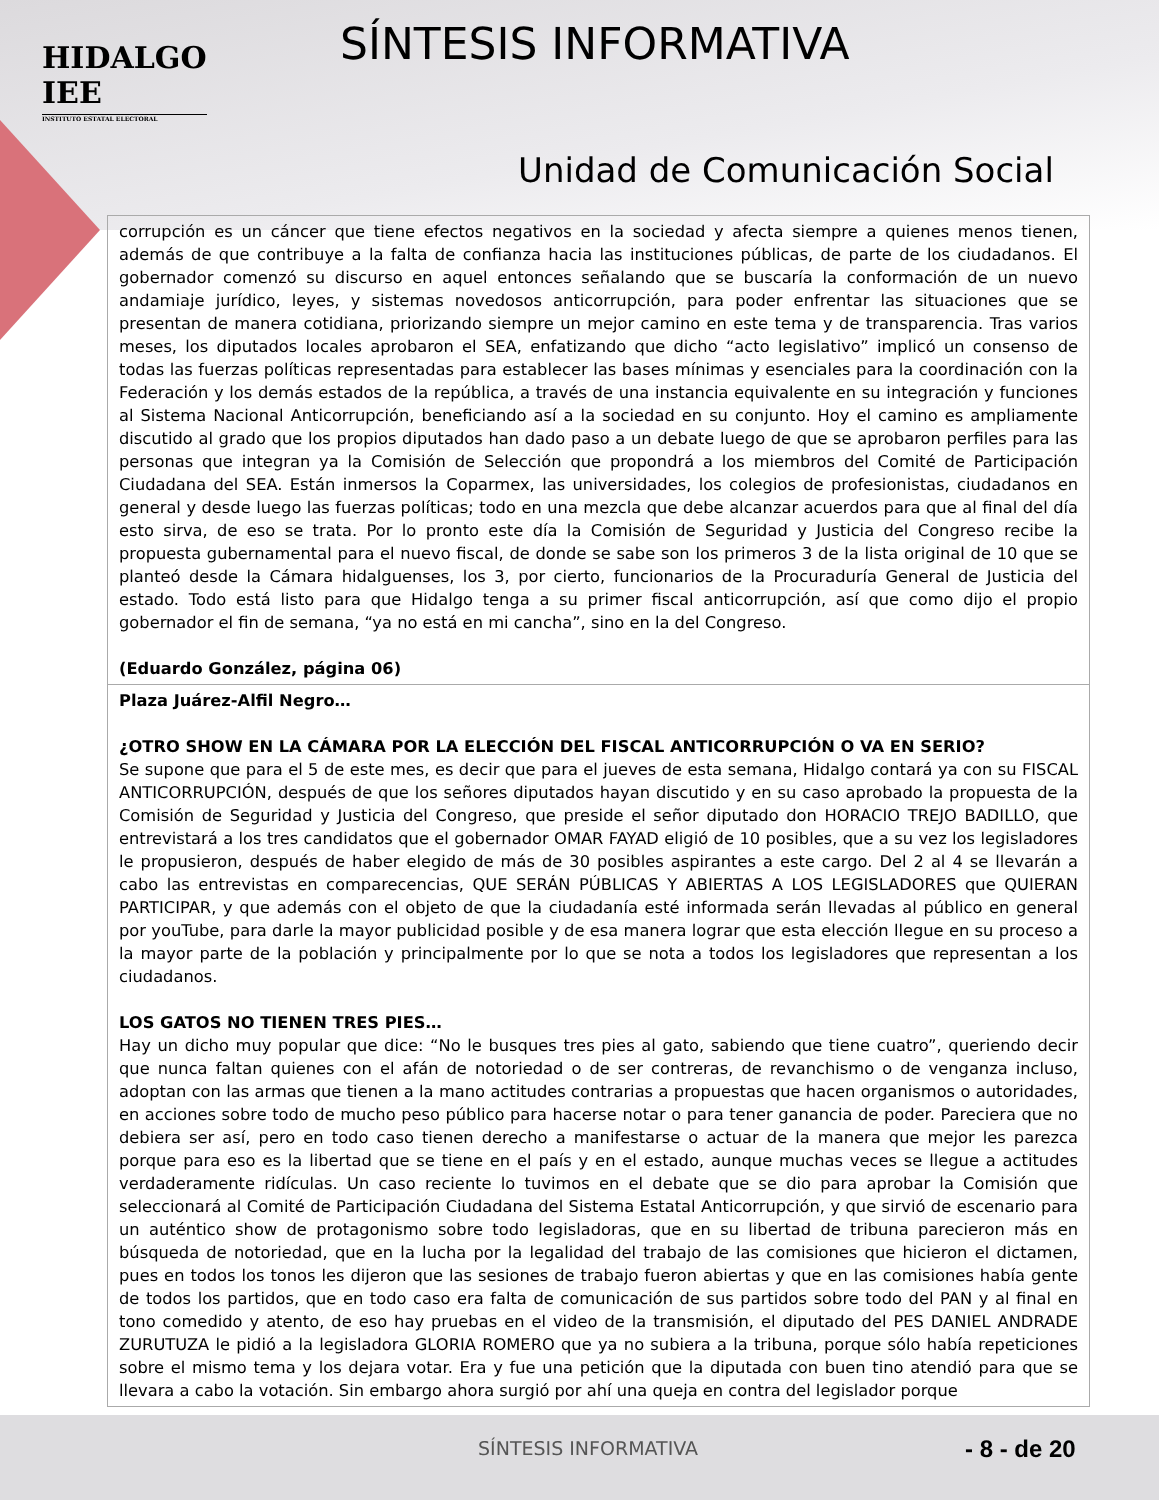HIDALGO
IEE
INSTITUTO ESTATAL ELECTORAL
SÍNTESIS INFORMATIVA
Unidad de Comunicación Social
| corrupción es un cáncer que tiene efectos negativos en la sociedad y afecta siempre a quienes menos tienen, además de que contribuye a la falta de confianza hacia las instituciones públicas, de parte de los ciudadanos. El gobernador comenzó su discurso en aquel entonces señalando que se buscaría la conformación de un nuevo andamiaje jurídico, leyes, y sistemas novedosos anticorrupción, para poder enfrentar las situaciones que se presentan de manera cotidiana, priorizando siempre un mejor camino en este tema y de transparencia. Tras varios meses, los diputados locales aprobaron el SEA, enfatizando que dicho “acto legislativo” implicó un consenso de todas las fuerzas políticas representadas para establecer las bases mínimas y esenciales para la coordinación con la Federación y los demás estados de la república, a través de una instancia equivalente en su integración y funciones al Sistema Nacional Anticorrupción, beneficiando así a la sociedad en su conjunto. Hoy el camino es ampliamente discutido al grado que los propios diputados han dado paso a un debate luego de que se aprobaron perfiles para las personas que integran ya la Comisión de Selección que propondrá a los miembros del Comité de Participación Ciudadana del SEA. Están inmersos la Coparmex, las universidades, los colegios de profesionistas, ciudadanos en general y desde luego las fuerzas políticas; todo en una mezcla que debe alcanzar acuerdos para que al final del día esto sirva, de eso se trata. Por lo pronto este día la Comisión de Seguridad y Justicia del Congreso recibe la propuesta gubernamental para el nuevo fiscal, de donde se sabe son los primeros 3 de la lista original de 10 que se planteó desde la Cámara hidalguenses, los 3, por cierto, funcionarios de la Procuraduría General de Justicia del estado. Todo está listo para que Hidalgo tenga a su primer fiscal anticorrupción, así que como dijo el propio gobernador el fin de semana, “ya no está en mi cancha”, sino en la del Congreso. (Eduardo González, página 06) |
| Plaza Juárez-Alfil Negro… ¿OTRO SHOW EN LA CÁMARA POR LA ELECCIÓN DEL FISCAL ANTICORRUPCIÓN O VA EN SERIO? Se supone que para el 5 de este mes, es decir que para el jueves de esta semana, Hidalgo contará ya con su FISCAL ANTICORRUPCIÓN, después de que los señores diputados hayan discutido y en su caso aprobado la propuesta de la Comisión de Seguridad y Justicia del Congreso, que preside el señor diputado don HORACIO TREJO BADILLO, que entrevistará a los tres candidatos que el gobernador OMAR FAYAD eligió de 10 posibles, que a su vez los legisladores le propusieron, después de haber elegido de más de 30 posibles aspirantes a este cargo. Del 2 al 4 se llevarán a cabo las entrevistas en comparecencias, QUE SERÁN PÚBLICAS Y ABIERTAS A LOS LEGISLADORES que QUIERAN PARTICIPAR, y que además con el objeto de que la ciudadanía esté informada serán llevadas al público en general por youTube, para darle la mayor publicidad posible y de esa manera lograr que esta elección llegue en su proceso a la mayor parte de la población y principalmente por lo que se nota a todos los legisladores que representan a los ciudadanos. LOS GATOS NO TIENEN TRES PIES… Hay un dicho muy popular que dice: “No le busques tres pies al gato, sabiendo que tiene cuatro”, queriendo decir que nunca faltan quienes con el afán de notoriedad o de ser contreras, de revanchismo o de venganza incluso, adoptan con las armas que tienen a la mano actitudes contrarias a propuestas que hacen organismos o autoridades, en acciones sobre todo de mucho peso público para hacerse notar o para tener ganancia de poder. Pareciera que no debiera ser así, pero en todo caso tienen derecho a manifestarse o actuar de la manera que mejor les parezca porque para eso es la libertad que se tiene en el país y en el estado, aunque muchas veces se llegue a actitudes verdaderamente ridículas. Un caso reciente lo tuvimos en el debate que se dio para aprobar la Comisión que seleccionará al Comité de Participación Ciudadana del Sistema Estatal Anticorrupción, y que sirvió de escenario para un auténtico show de protagonismo sobre todo legisladoras, que en su libertad de tribuna parecieron más en búsqueda de notoriedad, que en la lucha por la legalidad del trabajo de las comisiones que hicieron el dictamen, pues en todos los tonos les dijeron que las sesiones de trabajo fueron abiertas y que en las comisiones había gente de todos los partidos, que en todo caso era falta de comunicación de sus partidos sobre todo del PAN y al final en tono comedido y atento, de eso hay pruebas en el video de la transmisión, el diputado del PES DANIEL ANDRADE ZURUTUZA le pidió a la legisladora GLORIA ROMERO que ya no subiera a la tribuna, porque sólo había repeticiones sobre el mismo tema y los dejara votar. Era y fue una petición que la diputada con buen tino atendió para que se llevara a cabo la votación. Sin embargo ahora surgió por ahí una queja en contra del legislador porque |
SÍNTESIS INFORMATIVA - 8 - de 20